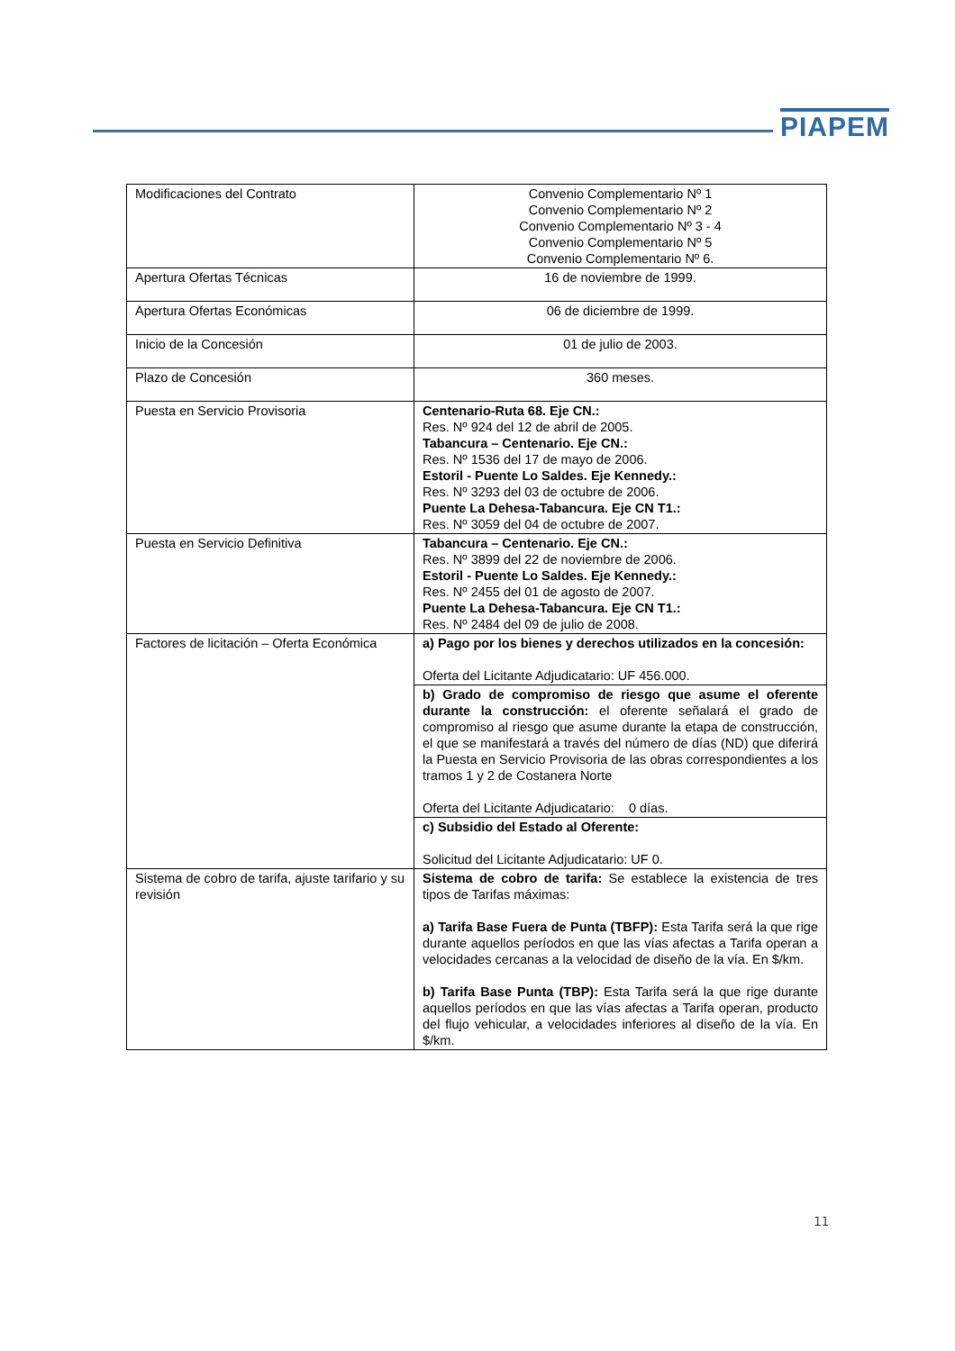PIAPEM
| Modificaciones del Contrato | Convenio Complementario Nº 1 Convenio Complementario Nº 2 Convenio Complementario Nº 3 - 4 Convenio Complementario Nº 5 Convenio Complementario Nº 6. |
| Apertura Ofertas Técnicas | 16 de noviembre de 1999. |
| Apertura Ofertas Económicas | 06 de diciembre de 1999. |
| Inicio de la Concesión | 01 de julio de 2003. |
| Plazo de Concesión | 360 meses. |
| Puesta en Servicio Provisoria | Centenario-Ruta 68. Eje CN.: Res. Nº 924 del 12 de abril de 2005. Tabancura – Centenario. Eje CN.: Res. Nº 1536 del 17 de mayo de 2006. Estoril - Puente Lo Saldes. Eje Kennedy.: Res. Nº 3293 del 03 de octubre de 2006. Puente La Dehesa-Tabancura. Eje CN T1.: Res. Nº 3059 del 04 de octubre de 2007. |
| Puesta en Servicio Definitiva | Tabancura – Centenario. Eje CN.: Res. Nº 3899 del 22 de noviembre de 2006. Estoril - Puente Lo Saldes. Eje Kennedy.: Res. Nº 2455 del 01 de agosto de 2007. Puente La Dehesa-Tabancura. Eje CN T1.: Res. Nº 2484 del 09 de julio de 2008. |
| Factores de licitación – Oferta Económica | a) Pago por los bienes y derechos utilizados en la concesión: Oferta del Licitante Adjudicatario: UF 456.000. |
| | b) Grado de compromiso de riesgo que asume el oferente durante la construcción: el oferente señalará el grado de compromiso al riesgo que asume durante la etapa de construcción, el que se manifestará a través del número de días (ND) que diferirá la Puesta en Servicio Provisoria de las obras correspondientes a los tramos 1 y 2 de Costanera Norte Oferta del Licitante Adjudicatario: 0 días. |
| | c) Subsidio del Estado al Oferente: Solicitud del Licitante Adjudicatario: UF 0. |
| Sistema de cobro de tarifa, ajuste tarifario y su revisión | Sistema de cobro de tarifa: Se establece la existencia de tres tipos de Tarifas máximas: a) Tarifa Base Fuera de Punta (TBFP): Esta Tarifa será la que rige durante aquellos períodos en que las vías afectas a Tarifa operan a velocidades cercanas a la velocidad de diseño de la vía. En $/km. b) Tarifa Base Punta (TBP): Esta Tarifa será la que rige durante aquellos períodos en que las vías afectas a Tarifa operan, producto del flujo vehicular, a velocidades inferiores al diseño de la vía. En $/km. |
11